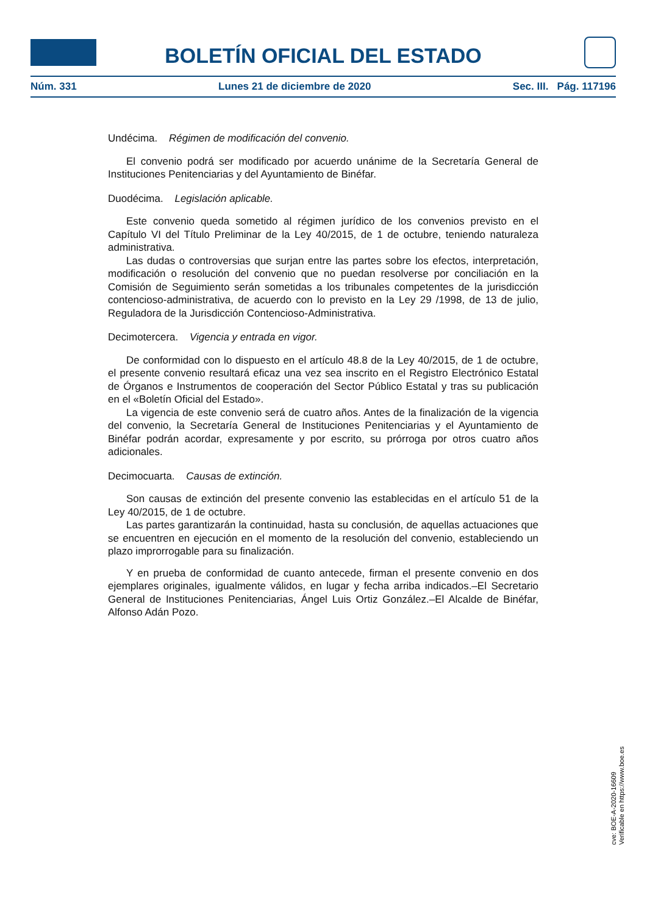BOLETÍN OFICIAL DEL ESTADO
Núm. 331 Lunes 21 de diciembre de 2020 Sec. III. Pág. 117196
Undécima. Régimen de modificación del convenio.
El convenio podrá ser modificado por acuerdo unánime de la Secretaría General de Instituciones Penitenciarias y del Ayuntamiento de Binéfar.
Duodécima. Legislación aplicable.
Este convenio queda sometido al régimen jurídico de los convenios previsto en el Capítulo VI del Título Preliminar de la Ley 40/2015, de 1 de octubre, teniendo naturaleza administrativa.
Las dudas o controversias que surjan entre las partes sobre los efectos, interpretación, modificación o resolución del convenio que no puedan resolverse por conciliación en la Comisión de Seguimiento serán sometidas a los tribunales competentes de la jurisdicción contencioso-administrativa, de acuerdo con lo previsto en la Ley 29 /1998, de 13 de julio, Reguladora de la Jurisdicción Contencioso-Administrativa.
Decimotercera. Vigencia y entrada en vigor.
De conformidad con lo dispuesto en el artículo 48.8 de la Ley 40/2015, de 1 de octubre, el presente convenio resultará eficaz una vez sea inscrito en el Registro Electrónico Estatal de Órganos e Instrumentos de cooperación del Sector Público Estatal y tras su publicación en el «Boletín Oficial del Estado».
La vigencia de este convenio será de cuatro años. Antes de la finalización de la vigencia del convenio, la Secretaría General de Instituciones Penitenciarias y el Ayuntamiento de Binéfar podrán acordar, expresamente y por escrito, su prórroga por otros cuatro años adicionales.
Decimocuarta. Causas de extinción.
Son causas de extinción del presente convenio las establecidas en el artículo 51 de la Ley 40/2015, de 1 de octubre.
Las partes garantizarán la continuidad, hasta su conclusión, de aquellas actuaciones que se encuentren en ejecución en el momento de la resolución del convenio, estableciendo un plazo improrrogable para su finalización.
Y en prueba de conformidad de cuanto antecede, firman el presente convenio en dos ejemplares originales, igualmente válidos, en lugar y fecha arriba indicados.–El Secretario General de Instituciones Penitenciarias, Ángel Luis Ortiz González.–El Alcalde de Binéfar, Alfonso Adán Pozo.
cve: BOE-A-2020-16609
Verificable en https://www.boe.es